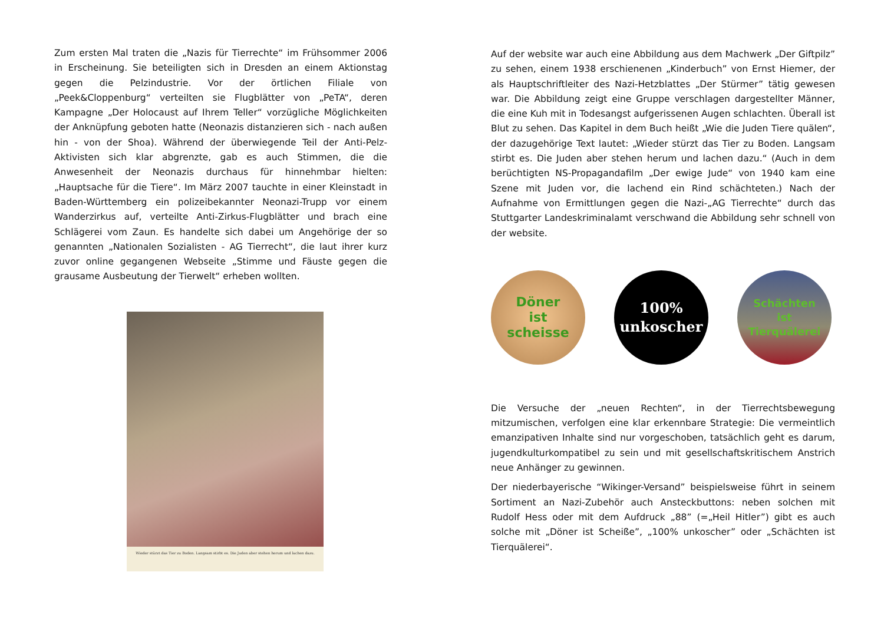Zum ersten Mal traten die „Nazis für Tierrechte“ im Frühsommer 2006 in Erscheinung. Sie beteiligten sich in Dresden an einem Aktionstag gegen die Pelzindustrie. Vor der örtlichen Filiale von „Peek&Cloppenburg“ verteilten sie Flugblätter von „PeTA“, deren Kampagne „Der Holocaust auf Ihrem Teller“ vorzügliche Möglichkeiten der Anknüpfung geboten hatte (Neonazis distanzieren sich - nach außen hin - von der Shoa). Während der überwiegende Teil der Anti-Pelz-Aktivisten sich klar abgrenzte, gab es auch Stimmen, die die Anwesenheit der Neonazis durchaus für hinnehmbar hielten: „Hauptsache für die Tiere“. Im März 2007 tauchte in einer Kleinstadt in Baden-Württemberg ein polizeibekannter Neonazi-Trupp vor einem Wanderzirkus auf, verteilte Anti-Zirkus-Flugblätter und brach eine Schlägerei vom Zaun. Es handelte sich dabei um Angehörige der so genannten „Nationalen Sozialisten - AG Tierrecht“, die laut ihrer kurz zuvor online gegangenen Webseite „Stimme und Fäuste gegen die grausame Ausbeutung der Tierwelt“ erheben wollten.
Wieder stürzt das Tier zu Boden. Langsam stirbt es. Die Juden aber stehen herum und lachen dazu.
Auf der website war auch eine Abbildung aus dem Machwerk „Der Giftpilz” zu sehen, einem 1938 erschienenen „Kinderbuch” von Ernst Hiemer, der als Hauptschriftleiter des Nazi-Hetzblattes „Der Stürmer” tätig gewesen war. Die Abbildung zeigt eine Gruppe verschlagen dargestellter Männer, die eine Kuh mit in Todesangst aufgerissenen Augen schlachten. Überall ist Blut zu sehen. Das Kapitel in dem Buch heißt „Wie die Juden Tiere quälen“, der dazugehörige Text lautet: „Wieder stürzt das Tier zu Boden. Langsam stirbt es. Die Juden aber stehen herum und lachen dazu.“ (Auch in dem berüchtigten NS-Propagandafilm „Der ewige Jude“ von 1940 kam eine Szene mit Juden vor, die lachend ein Rind schächteten.) Nach der Aufnahme von Ermittlungen gegen die Nazi-„AG Tierrechte“ durch das Stuttgarter Landeskriminalamt verschwand die Abbildung sehr schnell von der website.
Döner
ist
scheisse
100%
unkoscher
Schächten
ist
Tierquälerei
Die Versuche der „neuen Rechten“, in der Tierrechtsbewegung mitzumischen, verfolgen eine klar erkennbare Strategie: Die vermeintlich emanzipativen Inhalte sind nur vorgeschoben, tatsächlich geht es darum, jugendkulturkompatibel zu sein und mit gesellschaftskritischem Anstrich neue Anhänger zu gewinnen.
Der niederbayerische “Wikinger-Versand” beispielsweise führt in seinem Sortiment an Nazi-Zubehör auch Ansteckbuttons: neben solchen mit Rudolf Hess oder mit dem Aufdruck „88” (=„Heil Hitler”) gibt es auch solche mit „Döner ist Scheiße”, „100% unkoscher” oder „Schächten ist Tierquälerei“.